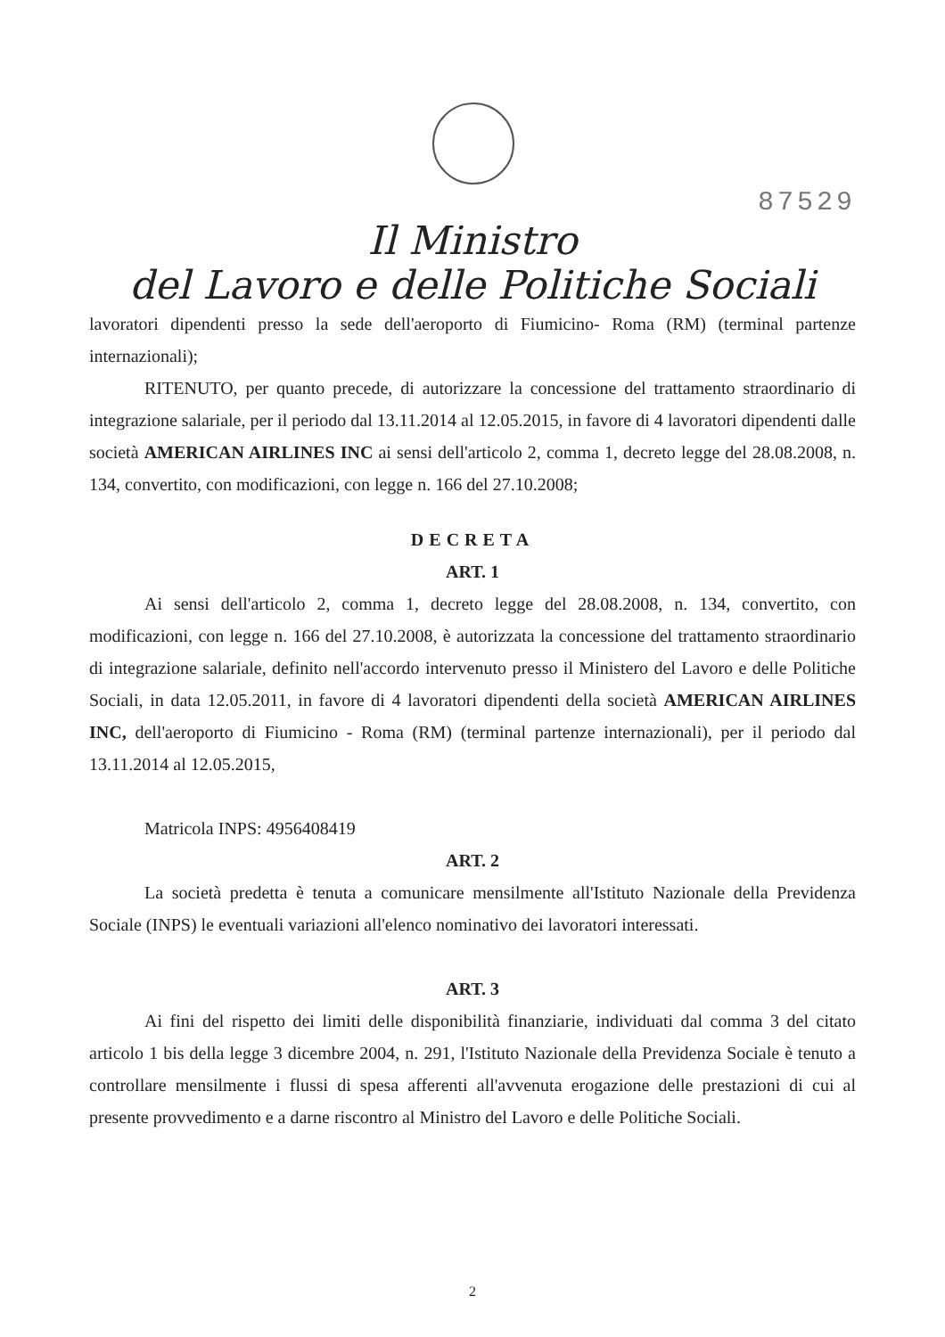87529
Il Ministro
del Lavoro e delle Politiche Sociali
lavoratori dipendenti presso la sede dell'aeroporto di Fiumicino- Roma (RM) (terminal partenze internazionali);
RITENUTO, per quanto precede, di autorizzare la concessione del trattamento straordinario di integrazione salariale, per il periodo dal 13.11.2014 al 12.05.2015, in favore di 4 lavoratori dipendenti dalle società AMERICAN AIRLINES INC ai sensi dell'articolo 2, comma 1, decreto legge del 28.08.2008, n. 134, convertito, con modificazioni, con legge n. 166 del 27.10.2008;
DECRETA
ART. 1
Ai sensi dell'articolo 2, comma 1, decreto legge del 28.08.2008, n. 134, convertito, con modificazioni, con legge n. 166 del 27.10.2008, è autorizzata la concessione del trattamento straordinario di integrazione salariale, definito nell'accordo intervenuto presso il Ministero del Lavoro e delle Politiche Sociali, in data 12.05.2011, in favore di 4 lavoratori dipendenti della società AMERICAN AIRLINES INC, dell'aeroporto di Fiumicino - Roma (RM) (terminal partenze internazionali), per il periodo dal 13.11.2014 al 12.05.2015,
Matricola INPS: 4956408419
ART. 2
La società predetta è tenuta a comunicare mensilmente all'Istituto Nazionale della Previdenza Sociale (INPS) le eventuali variazioni all'elenco nominativo dei lavoratori interessati.
ART. 3
Ai fini del rispetto dei limiti delle disponibilità finanziarie, individuati dal comma 3 del citato articolo 1 bis della legge 3 dicembre 2004, n. 291, l'Istituto Nazionale della Previdenza Sociale è tenuto a controllare mensilmente i flussi di spesa afferenti all'avvenuta erogazione delle prestazioni di cui al presente provvedimento e a darne riscontro al Ministro del Lavoro e delle Politiche Sociali.
2